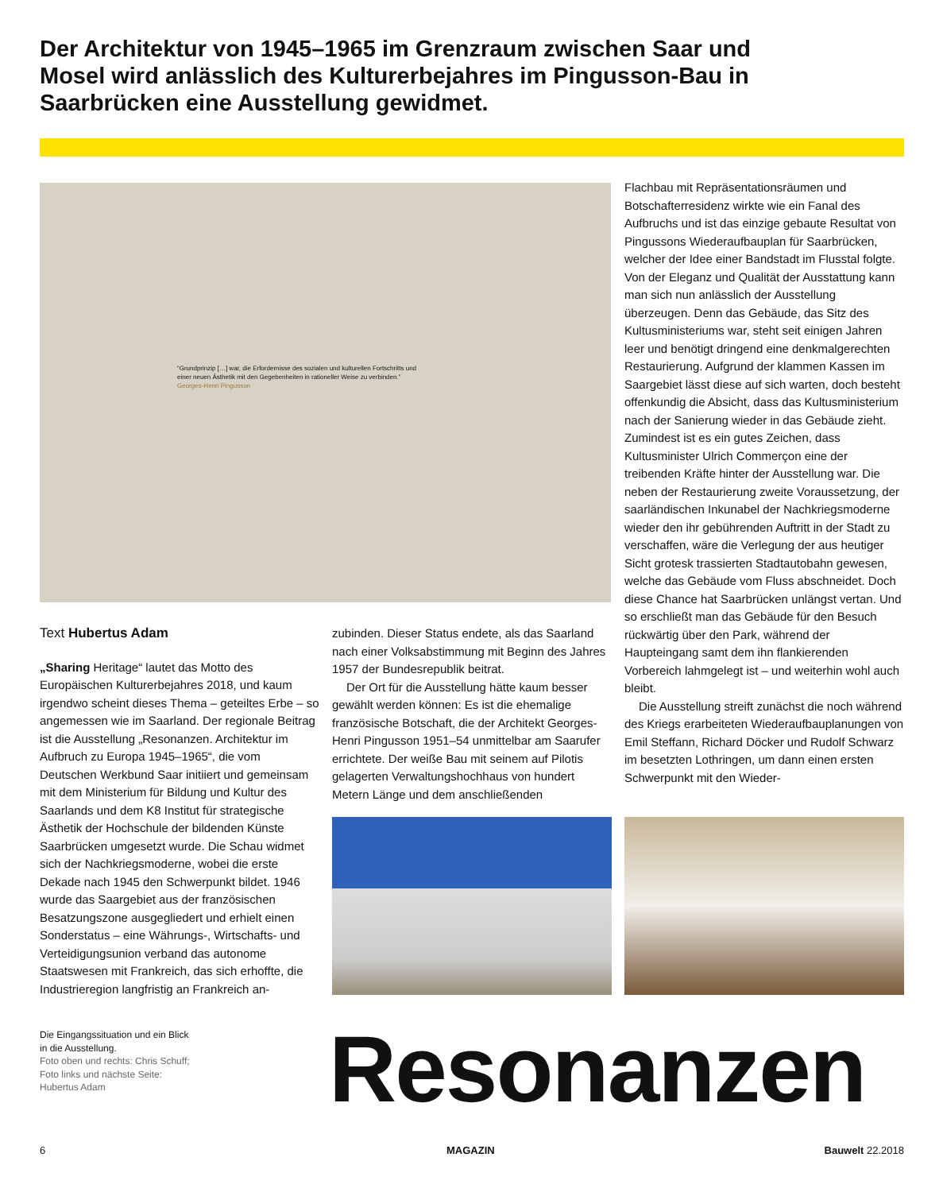Der Architektur von 1945–1965 im Grenzraum zwischen Saar und Mosel wird anlässlich des Kulturerbejahres im Pingusson-Bau in Saarbrücken eine Ausstellung gewidmet.
“Grundprinzip […] war, die Erfordernisse des sozialen und kulturellen Fortschritts und einer neuen Ästhetik mit den Gegebenheiten in rationeller Weise zu verbinden.” Georges-Henri Pingusson
Text Hubertus Adam
„Sharing Heritage“ lautet das Motto des Europäischen Kulturerbejahres 2018, und kaum irgendwo scheint dieses Thema – geteiltes Erbe – so angemessen wie im Saarland. Der regionale Beitrag ist die Ausstellung „Resonanzen. Architektur im Aufbruch zu Europa 1945–1965“, die vom Deutschen Werkbund Saar initiiert und gemeinsam mit dem Ministerium für Bildung und Kultur des Saarlands und dem K8 Institut für strategische Ästhetik der Hochschule der bildenden Künste Saarbrücken umgesetzt wurde. Die Schau widmet sich der Nachkriegsmoderne, wobei die erste Dekade nach 1945 den Schwerpunkt bildet. 1946 wurde das Saargebiet aus der französischen Besatzungszone ausgegliedert und erhielt einen Sonderstatus – eine Währungs-, Wirtschafts- und Verteidigungsunion verband das autonome Staatswesen mit Frankreich, das sich erhoffte, die Industrieregion langfristig an Frankreich an-
zubinden. Dieser Status endete, als das Saarland nach einer Volksabstimmung mit Beginn des Jahres 1957 der Bundesrepublik beitrat.
Der Ort für die Ausstellung hätte kaum besser gewählt werden können: Es ist die ehemalige französische Botschaft, die der Architekt Georges-Henri Pingusson 1951–54 unmittelbar am Saarufer errichtete. Der weiße Bau mit seinem auf Pilotis gelagerten Verwaltungshochhaus von hundert Metern Länge und dem anschließenden
Flachbau mit Repräsentationsräumen und Botschafterresidenz wirkte wie ein Fanal des Aufbruchs und ist das einzige gebaute Resultat von Pingussons Wiederaufbauplan für Saarbrücken, welcher der Idee einer Bandstadt im Flusstal folgte. Von der Eleganz und Qualität der Ausstattung kann man sich nun anlässlich der Ausstellung überzeugen. Denn das Gebäude, das Sitz des Kultusministeriums war, steht seit einigen Jahren leer und benötigt dringend eine denkmalgerechten Restaurierung. Aufgrund der klammen Kassen im Saargebiet lässt diese auf sich warten, doch besteht offenkundig die Absicht, dass das Kultusministerium nach der Sanierung wieder in das Gebäude zieht. Zumindest ist es ein gutes Zeichen, dass Kultusminister Ulrich Commerçon eine der treibenden Kräfte hinter der Ausstellung war. Die neben der Restaurierung zweite Voraussetzung, der saarländischen Inkunabel der Nachkriegsmoderne wieder den ihr gebührenden Auftritt in der Stadt zu verschaffen, wäre die Verlegung der aus heutiger Sicht grotesk trassierten Stadtautobahn gewesen, welche das Gebäude vom Fluss abschneidet. Doch diese Chance hat Saarbrücken unlängst vertan. Und so erschließt man das Gebäude für den Besuch rückwärtig über den Park, während der Haupteingang samt dem ihn flankierenden Vorbereich lahmgelegt ist – und weiterhin wohl auch bleibt.
Die Ausstellung streift zunächst die noch während des Kriegs erarbeiteten Wiederaufbauplanungen von Emil Steffann, Richard Döcker und Rudolf Schwarz im besetzten Lothringen, um dann einen ersten Schwerpunkt mit den Wieder-
Die Eingangssituation und ein Blick in die Ausstellung.
Foto oben und rechts: Chris Schuff; Foto links und nächste Seite: Hubertus Adam
Resonanzen
6 MAGAZIN Bauwelt 22.2018